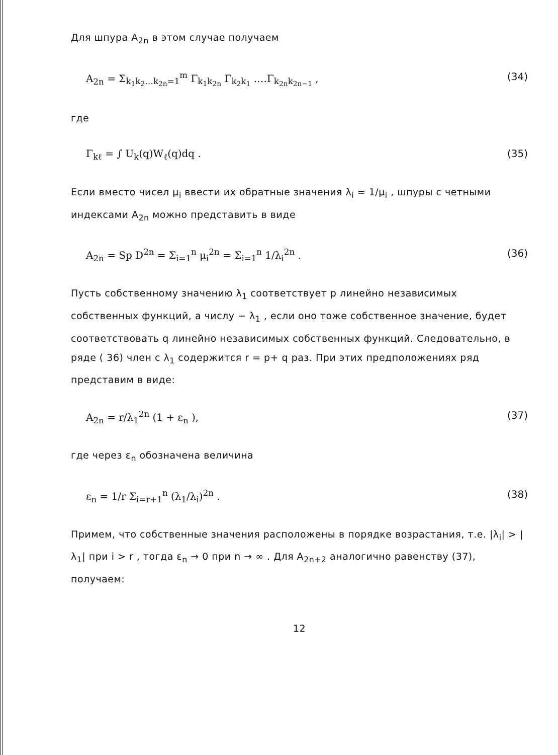Для шпура A<sub>2n</sub> в этом случае получаем
A<sub>2n</sub> = Σ<sub>k<sub>1</sub>k<sub>2</sub>…k<sub>2n</sub>=1</sub><sup>m</sup> Γ<sub>k<sub>1</sub>k<sub>2n</sub></sub> Γ<sub>k<sub>2</sub>k<sub>1</sub></sub> ….Γ<sub>k<sub>2n</sub>k<sub>2n−1</sub></sub> , (34)
где
Γ<sub>kℓ</sub> = ∫ U<sub>k</sub>(q)W<sub>ℓ</sub>(q)dq . (35)
Если вместо чисел μ<sub>i</sub> ввести их обратные значения λ<sub>i</sub> = 1/μ<sub>i</sub> , шпуры с четными индексами A<sub>2n</sub> можно представить в виде
A<sub>2n</sub> = Sp D<sup>2n</sup> = Σ<sub>i=1</sub><sup>n</sup> μ<sub>i</sub><sup>2n</sup> = Σ<sub>i=1</sub><sup>n</sup> 1/λ<sub>i</sub><sup>2n</sup> . (36)
Пусть собственному значению λ<sub>1</sub> соответствует p линейно независимых собственных функций, а числу − λ<sub>1</sub> , если оно тоже собственное значение, будет соответствовать q линейно независимых собственных функций. Следовательно, в ряде ( 36) член с λ<sub>1</sub> содержится r = p+ q раз. При этих предположениях ряд представим в виде:
A<sub>2n</sub> = r/λ<sub>1</sub><sup>2n</sup> (1 + ε<sub>n</sub> ), (37)
где через ε<sub>n</sub> обозначена величина
ε<sub>n</sub> = 1/r Σ<sub>i=r+1</sub><sup>n</sup> (λ<sub>1</sub>/λ<sub>i</sub>)<sup>2n</sup> . (38)
Примем, что собственные значения расположены в порядке возрастания, т.е. |λ<sub>i</sub>| > |λ<sub>1</sub>| при i > r , тогда ε<sub>n</sub> → 0 при n → ∞ . Для A<sub>2n+2</sub> аналогично равенству (37), получаем:
12